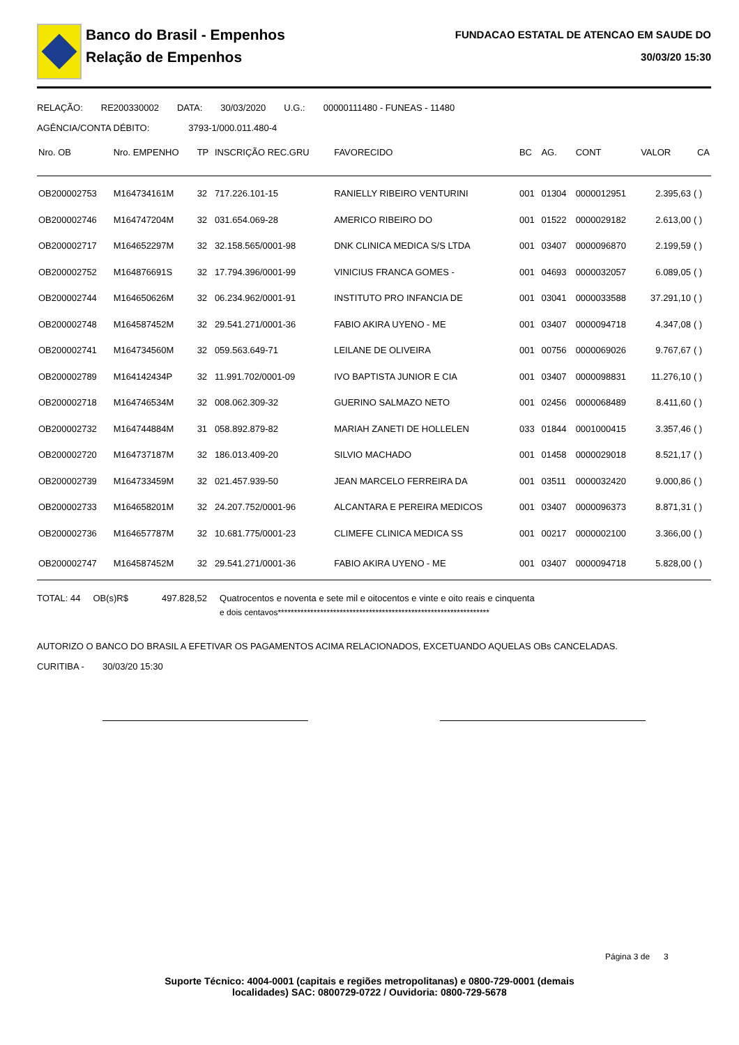Banco do Brasil - Empenhos
Relação de Empenhos
FUNDACAO ESTATAL DE ATENCAO EM SAUDE DO
30/03/20 15:30
RELAÇÃO: RE200330002 DATA: 30/03/2020 U.G.: 00000111480 - FUNEAS - 11480
AGÊNCIA/CONTA DÉBITO: 3793-1/000.011.480-4
| Nro. OB | Nro. EMPENHO | TP | INSCRIÇÃO REC.GRU | FAVORECIDO | BC | AG. | CONT | VALOR | CA |
| --- | --- | --- | --- | --- | --- | --- | --- | --- | --- |
| OB200002753 | M164734161M | 32 | 717.226.101-15 | RANIELLY RIBEIRO VENTURINI | 001 | 01304 | 0000012951 | 2.395,63 | ( ) |
| OB200002746 | M164747204M | 32 | 031.654.069-28 | AMERICO RIBEIRO DO | 001 | 01522 | 0000029182 | 2.613,00 | ( ) |
| OB200002717 | M164652297M | 32 | 32.158.565/0001-98 | DNK CLINICA MEDICA S/S LTDA | 001 | 03407 | 0000096870 | 2.199,59 | ( ) |
| OB200002752 | M164876691S | 32 | 17.794.396/0001-99 | VINICIUS FRANCA GOMES - | 001 | 04693 | 0000032057 | 6.089,05 | ( ) |
| OB200002744 | M164650626M | 32 | 06.234.962/0001-91 | INSTITUTO PRO INFANCIA DE | 001 | 03041 | 0000033588 | 37.291,10 | ( ) |
| OB200002748 | M164587452M | 32 | 29.541.271/0001-36 | FABIO AKIRA UYENO - ME | 001 | 03407 | 0000094718 | 4.347,08 | ( ) |
| OB200002741 | M164734560M | 32 | 059.563.649-71 | LEILANE DE OLIVEIRA | 001 | 00756 | 0000069026 | 9.767,67 | ( ) |
| OB200002789 | M164142434P | 32 | 11.991.702/0001-09 | IVO BAPTISTA JUNIOR E CIA | 001 | 03407 | 0000098831 | 11.276,10 | ( ) |
| OB200002718 | M164746534M | 32 | 008.062.309-32 | GUERINO SALMAZO NETO | 001 | 02456 | 0000068489 | 8.411,60 | ( ) |
| OB200002732 | M164744884M | 31 | 058.892.879-82 | MARIAH ZANETI DE HOLLELEN | 033 | 01844 | 0001000415 | 3.357,46 | ( ) |
| OB200002720 | M164737187M | 32 | 186.013.409-20 | SILVIO MACHADO | 001 | 01458 | 0000029018 | 8.521,17 | ( ) |
| OB200002739 | M164733459M | 32 | 021.457.939-50 | JEAN MARCELO FERREIRA DA | 001 | 03511 | 0000032420 | 9.000,86 | ( ) |
| OB200002733 | M164658201M | 32 | 24.207.752/0001-96 | ALCANTARA E PEREIRA MEDICOS | 001 | 03407 | 0000096373 | 8.871,31 | ( ) |
| OB200002736 | M164657787M | 32 | 10.681.775/0001-23 | CLIMEFE CLINICA MEDICA SS | 001 | 00217 | 0000002100 | 3.366,00 | ( ) |
| OB200002747 | M164587452M | 32 | 29.541.271/0001-36 | FABIO AKIRA UYENO - ME | 001 | 03407 | 0000094718 | 5.828,00 | ( ) |
TOTAL: 44 OB(s)R$ 497.828,52 Quatrocentos e noventa e sete mil e oitocentos e vinte e oito reais e cinquenta
e dois centavos*****************************************************************
AUTORIZO O BANCO DO BRASIL A EFETIVAR OS PAGAMENTOS ACIMA RELACIONADOS, EXCETUANDO AQUELAS OBs CANCELADAS.
CURITIBA - 30/03/20 15:30
Página 3 de 3
Suporte Técnico: 4004-0001 (capitais e regiões metropolitanas) e 0800-729-0001 (demais
localidades) SAC: 0800729-0722 / Ouvidoria: 0800-729-5678